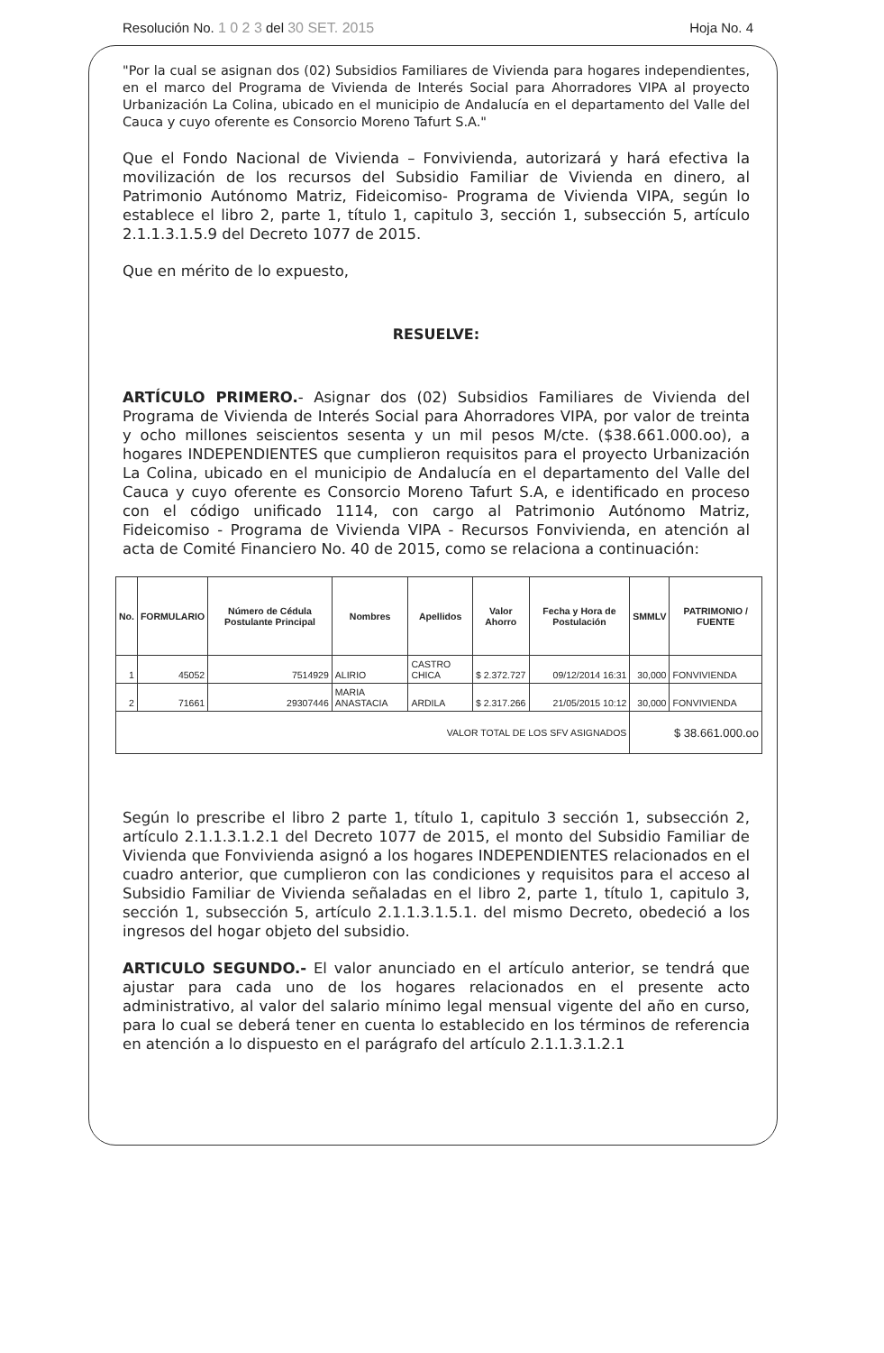Resolución No. 1 0 2 3 del 30 SET. 2015 Hoja No. 4
"Por la cual se asignan dos (02) Subsidios Familiares de Vivienda para hogares independientes, en el marco del Programa de Vivienda de Interés Social para Ahorradores VIPA al proyecto Urbanización La Colina, ubicado en el municipio de Andalucía en el departamento del Valle del Cauca y cuyo oferente es Consorcio Moreno Tafurt S.A."
Que el Fondo Nacional de Vivienda – Fonvivienda, autorizará y hará efectiva la movilización de los recursos del Subsidio Familiar de Vivienda en dinero, al Patrimonio Autónomo Matriz, Fideicomiso- Programa de Vivienda VIPA, según lo establece el libro 2, parte 1, título 1, capitulo 3, sección 1, subsección 5, artículo 2.1.1.3.1.5.9 del Decreto 1077 de 2015.
Que en mérito de lo expuesto,
RESUELVE:
ARTÍCULO PRIMERO.- Asignar dos (02) Subsidios Familiares de Vivienda del Programa de Vivienda de Interés Social para Ahorradores VIPA, por valor de treinta y ocho millones seiscientos sesenta y un mil pesos M/cte. ($38.661.000.oo), a hogares INDEPENDIENTES que cumplieron requisitos para el proyecto Urbanización La Colina, ubicado en el municipio de Andalucía en el departamento del Valle del Cauca y cuyo oferente es Consorcio Moreno Tafurt S.A, e identificado en proceso con el código unificado 1114, con cargo al Patrimonio Autónomo Matriz, Fideicomiso - Programa de Vivienda VIPA - Recursos Fonvivienda, en atención al acta de Comité Financiero No. 40 de 2015, como se relaciona a continuación:
| No. | FORMULARIO | Número de Cédula Postulante Principal | Nombres | Apellidos | Valor Ahorro | Fecha y Hora de Postulación | SMMLV | PATRIMONIO / FUENTE |
| --- | --- | --- | --- | --- | --- | --- | --- | --- |
| 1 | 45052 | 7514929 | ALIRIO | CASTRO CHICA | $ 2.372.727 | 09/12/2014 16:31 | 30,000 | FONVIVIENDA |
| 2 | 71661 | 29307446 | MARIA ANASTACIA | ARDILA | $ 2.317.266 | 21/05/2015 10:12 | 30,000 | FONVIVIENDA |
| VALOR TOTAL DE LOS SFV ASIGNADOS | | | | | | | $ 38.661.000.oo | |
Según lo prescribe el libro 2 parte 1, título 1, capitulo 3 sección 1, subsección 2, artículo 2.1.1.3.1.2.1 del Decreto 1077 de 2015, el monto del Subsidio Familiar de Vivienda que Fonvivienda asignó a los hogares INDEPENDIENTES relacionados en el cuadro anterior, que cumplieron con las condiciones y requisitos para el acceso al Subsidio Familiar de Vivienda señaladas en el libro 2, parte 1, título 1, capitulo 3, sección 1, subsección 5, artículo 2.1.1.3.1.5.1. del mismo Decreto, obedeció a los ingresos del hogar objeto del subsidio.
ARTICULO SEGUNDO.- El valor anunciado en el artículo anterior, se tendrá que ajustar para cada uno de los hogares relacionados en el presente acto administrativo, al valor del salario mínimo legal mensual vigente del año en curso, para lo cual se deberá tener en cuenta lo establecido en los términos de referencia en atención a lo dispuesto en el parágrafo del artículo 2.1.1.3.1.2.1